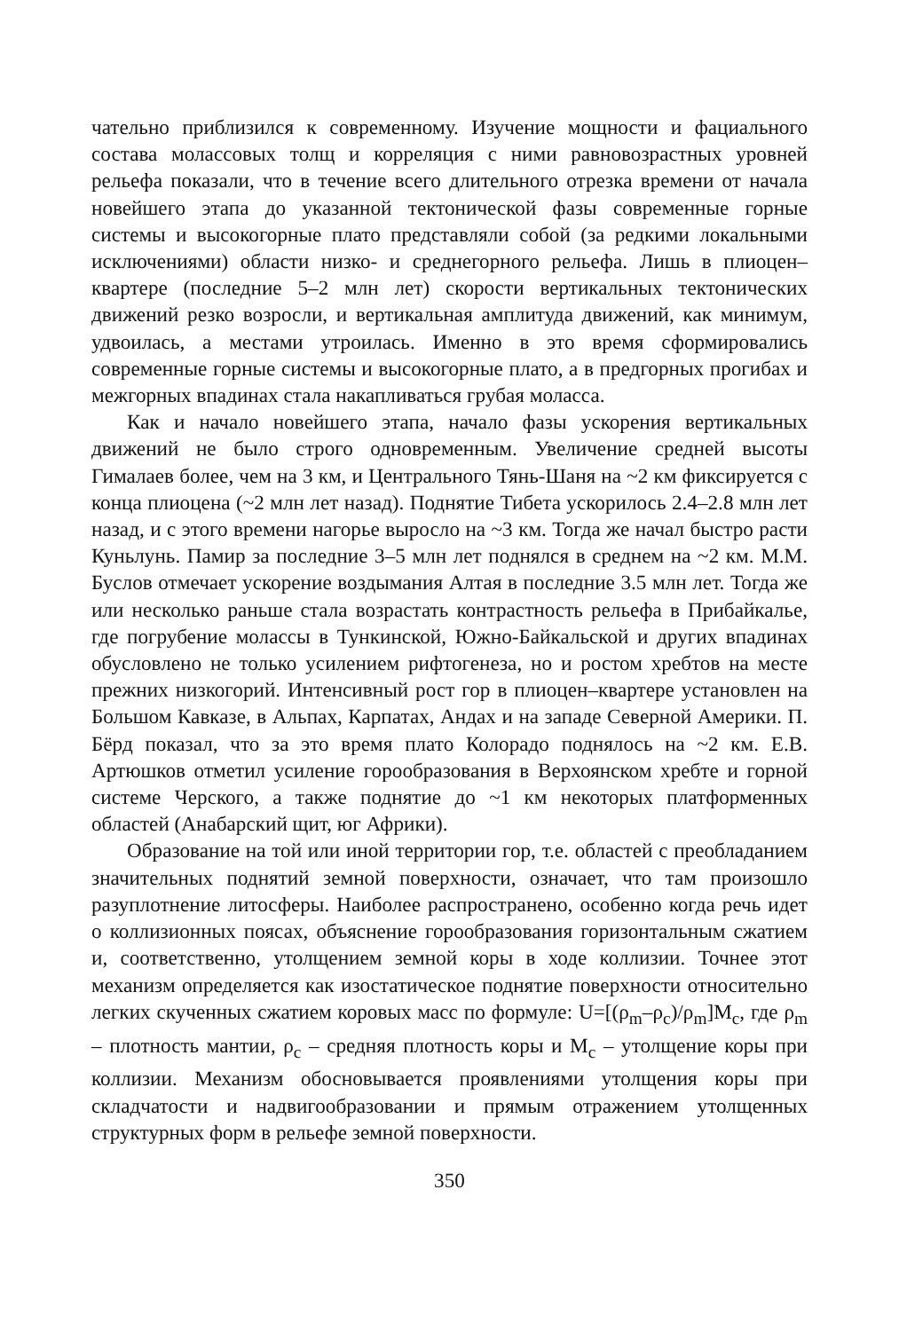чательно приблизился к современному. Изучение мощности и фациального состава молассовых толщ и корреляция с ними равновозрастных уровней рельефа показали, что в течение всего длительного отрезка времени от начала новейшего этапа до указанной тектонической фазы современные горные системы и высокогорные плато представляли собой (за редкими локальными исключениями) области низко- и среднегорного рельефа. Лишь в плиоцен–квартере (последние 5–2 млн лет) скорости вертикальных тектонических движений резко возросли, и вертикальная амплитуда движений, как минимум, удвоилась, а местами утроилась. Именно в это время сформировались современные горные системы и высокогорные плато, а в предгорных прогибах и межгорных впадинах стала накапливаться грубая моласса.
Как и начало новейшего этапа, начало фазы ускорения вертикальных движений не было строго одновременным. Увеличение средней высоты Гималаев более, чем на 3 км, и Центрального Тянь-Шаня на ~2 км фиксируется с конца плиоцена (~2 млн лет назад). Поднятие Тибета ускорилось 2.4–2.8 млн лет назад, и с этого времени нагорье выросло на ~3 км. Тогда же начал быстро расти Куньлунь. Памир за последние 3–5 млн лет поднялся в среднем на ~2 км. М.М. Буслов отмечает ускорение воздымания Алтая в последние 3.5 млн лет. Тогда же или несколько раньше стала возрастать контрастность рельефа в Прибайкалье, где погрубение молассы в Тункинской, Южно-Байкальской и других впадинах обусловлено не только усилением рифтогенеза, но и ростом хребтов на месте прежних низкогорий. Интенсивный рост гор в плиоцен–квартере установлен на Большом Кавказе, в Альпах, Карпатах, Андах и на западе Северной Америки. П. Бёрд показал, что за это время плато Колорадо поднялось на ~2 км. Е.В. Артюшков отметил усиление горообразования в Верхоянском хребте и горной системе Черского, а также поднятие до ~1 км некоторых платформенных областей (Анабарский щит, юг Африки).
Образование на той или иной территории гор, т.е. областей с преобладанием значительных поднятий земной поверхности, означает, что там произошло разуплотнение литосферы. Наиболее распространено, особенно когда речь идет о коллизионных поясах, объяснение горообразования горизонтальным сжатием и, соответственно, утолщением земной коры в ходе коллизии. Точнее этот механизм определяется как изостатическое поднятие поверхности относительно легких скученных сжатием коровых масс по формуле: U=[(ρ<sub>m</sub>–ρ<sub>c</sub>)/ρ<sub>m</sub>]M<sub>c</sub>, где ρ<sub>m</sub> – плотность мантии, ρ<sub>c</sub> – средняя плотность коры и M<sub>c</sub> – утолщение коры при коллизии. Механизм обосновывается проявлениями утолщения коры при складчатости и надвигообразовании и прямым отражением утолщенных структурных форм в рельефе земной поверхности.
350